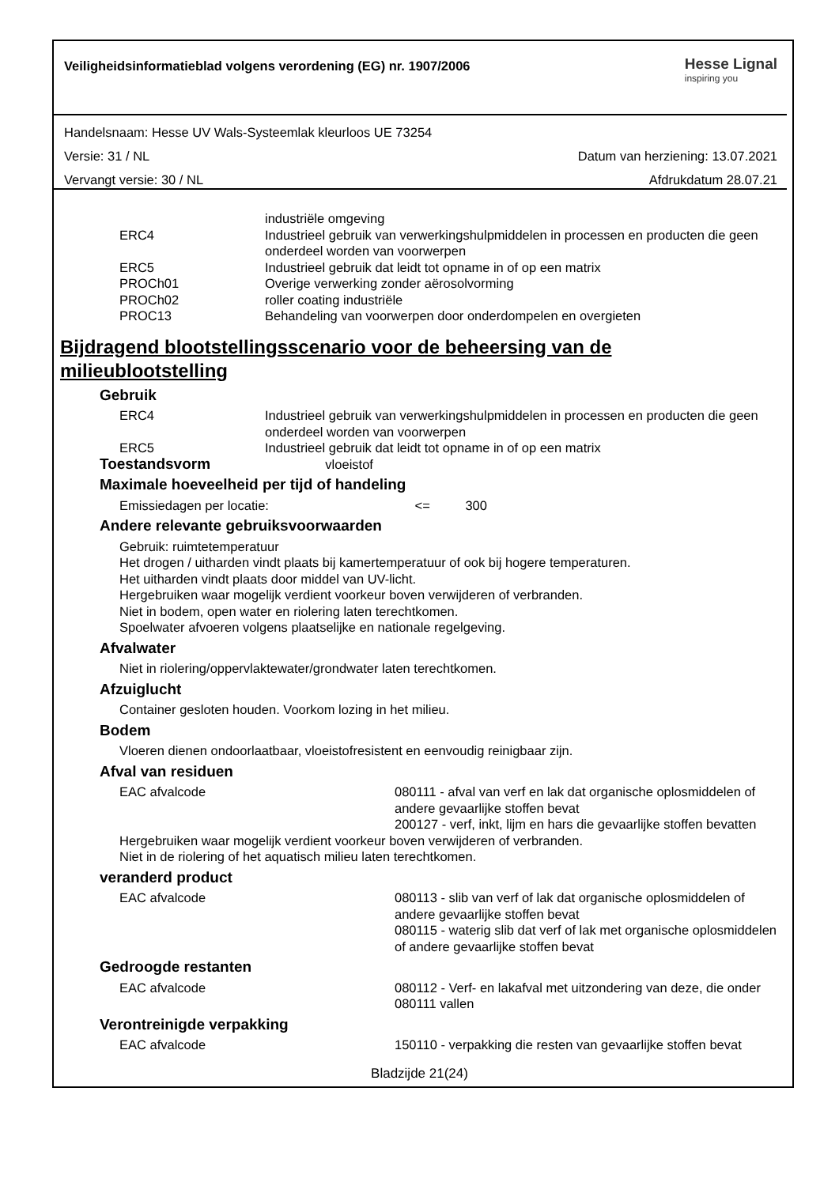Veiligheidsinformatieblad volgens verordening (EG) nr. 1907/2006
Hesse Lignal
inspiring you
Handelsnaam: Hesse UV Wals-Systeemlak kleurloos UE 73254
Versie: 31 / NL Datum van herziening: 13.07.2021
Vervangt versie: 30 / NL Afdrukdatum 28.07.21
industriële omgeving
ERC4 Industrieel gebruik van verwerkingshulpmiddelen in processen en producten die geen onderdeel worden van voorwerpen
ERC5 Industrieel gebruik dat leidt tot opname in of op een matrix
PROCh01 Overige verwerking zonder aërosolvorming
PROCh02 roller coating industriële
PROC13 Behandeling van voorwerpen door onderdompelen en overgieten
Bijdragend blootstellingsscenario voor de beheersing van de milieublootstelling
Gebruik
ERC4 Industrieel gebruik van verwerkingshulpmiddelen in processen en producten die geen onderdeel worden van voorwerpen
ERC5 Industrieel gebruik dat leidt tot opname in of op een matrix
Toestandsvorm vloeistof
Maximale hoeveelheid per tijd of handeling
Emissiedagen per locatie: <= 300
Andere relevante gebruiksvoorwaarden
Gebruik: ruimtetemperatuur
Het drogen / uitharden vindt plaats bij kamertemperatuur of ook bij hogere temperaturen.
Het uitharden vindt plaats door middel van UV-licht.
Hergebruiken waar mogelijk verdient voorkeur boven verwijderen of verbranden.
Niet in bodem, open water en riolering laten terechtkomen.
Spoelwater afvoeren volgens plaatselijke en nationale regelgeving.
Afvalwater
Niet in riolering/oppervlaktewater/grondwater laten terechtkomen.
Afzuiglucht
Container gesloten houden. Voorkom lozing in het milieu.
Bodem
Vloeren dienen ondoorlaatbaar, vloeistofresistent en eenvoudig reinigbaar zijn.
Afval van residuen
EAC afvalcode 080111 - afval van verf en lak dat organische oplosmiddelen of andere gevaarlijke stoffen bevat
200127 - verf, inkt, lijm en hars die gevaarlijke stoffen bevatten
Hergebruiken waar mogelijk verdient voorkeur boven verwijderen of verbranden.
Niet in de riolering of het aquatisch milieu laten terechtkomen.
veranderd product
EAC afvalcode 080113 - slib van verf of lak dat organische oplosmiddelen of andere gevaarlijke stoffen bevat
080115 - waterig slib dat verf of lak met organische oplosmiddelen of andere gevaarlijke stoffen bevat
Gedroogde restanten
EAC afvalcode 080112 - Verf- en lakafval met uitzondering van deze, die onder 080111 vallen
Verontreinigde verpakking
EAC afvalcode 150110 - verpakking die resten van gevaarlijke stoffen bevat
Bladzijde 21(24)